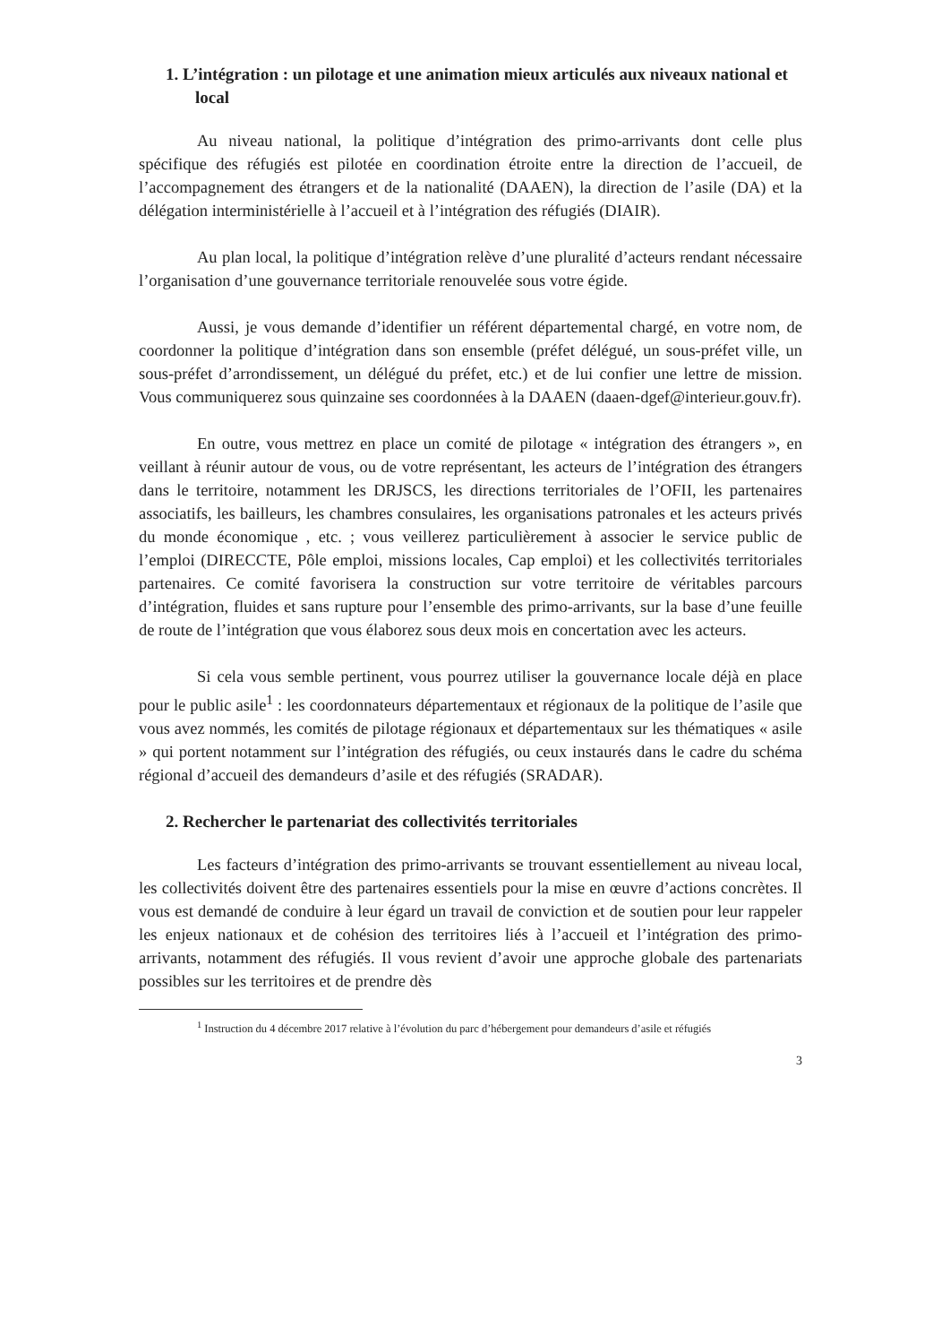1. L’intégration : un pilotage et une animation mieux articulés aux niveaux national et local
Au niveau national, la politique d’intégration des primo-arrivants dont celle plus spécifique des réfugiés est pilotée en coordination étroite entre la direction de l’accueil, de l’accompagnement des étrangers et de la nationalité (DAAEN), la direction de l’asile (DA) et la délégation interministérielle à l’accueil et à l’intégration des réfugiés (DIAIR).
Au plan local, la politique d’intégration relève d’une pluralité d’acteurs rendant nécessaire l’organisation d’une gouvernance territoriale renouvelée sous votre égide.
Aussi, je vous demande d’identifier un référent départemental chargé, en votre nom, de coordonner la politique d’intégration dans son ensemble (préfet délégué, un sous-préfet ville, un sous-préfet d’arrondissement, un délégué du préfet, etc.) et de lui confier une lettre de mission. Vous communiquerez sous quinzaine ses coordonnées à la DAAEN (daaen-dgef@interieur.gouv.fr).
En outre, vous mettrez en place un comité de pilotage « intégration des étrangers », en veillant à réunir autour de vous, ou de votre représentant, les acteurs de l’intégration des étrangers dans le territoire, notamment les DRJSCS, les directions territoriales de l’OFII, les partenaires associatifs, les bailleurs, les chambres consulaires, les organisations patronales et les acteurs privés du monde économique , etc. ; vous veillerez particulièrement à associer le service public de l’emploi (DIRECCTE, Pôle emploi, missions locales, Cap emploi) et les collectivités territoriales partenaires. Ce comité favorisera la construction sur votre territoire de véritables parcours d’intégration, fluides et sans rupture pour l’ensemble des primo-arrivants, sur la base d’une feuille de route de l’intégration que vous élaborez sous deux mois en concertation avec les acteurs.
Si cela vous semble pertinent, vous pourrez utiliser la gouvernance locale déjà en place pour le public asile<sup>1</sup> : les coordonnateurs départementaux et régionaux de la politique de l’asile que vous avez nommés, les comités de pilotage régionaux et départementaux sur les thématiques « asile » qui portent notamment sur l’intégration des réfugiés, ou ceux instaurés dans le cadre du schéma régional d’accueil des demandeurs d’asile et des réfugiés (SRADAR).
2. Rechercher le partenariat des collectivités territoriales
Les facteurs d’intégration des primo-arrivants se trouvant essentiellement au niveau local, les collectivités doivent être des partenaires essentiels pour la mise en œuvre d’actions concrètes. Il vous est demandé de conduire à leur égard un travail de conviction et de soutien pour leur rappeler les enjeux nationaux et de cohésion des territoires liés à l’accueil et l’intégration des primo-arrivants, notamment des réfugiés. Il vous revient d’avoir une approche globale des partenariats possibles sur les territoires et de prendre dès
<sup>1</sup> Instruction du 4 décembre 2017 relative à l’évolution du parc d’hébergement pour demandeurs d’asile et réfugiés
3